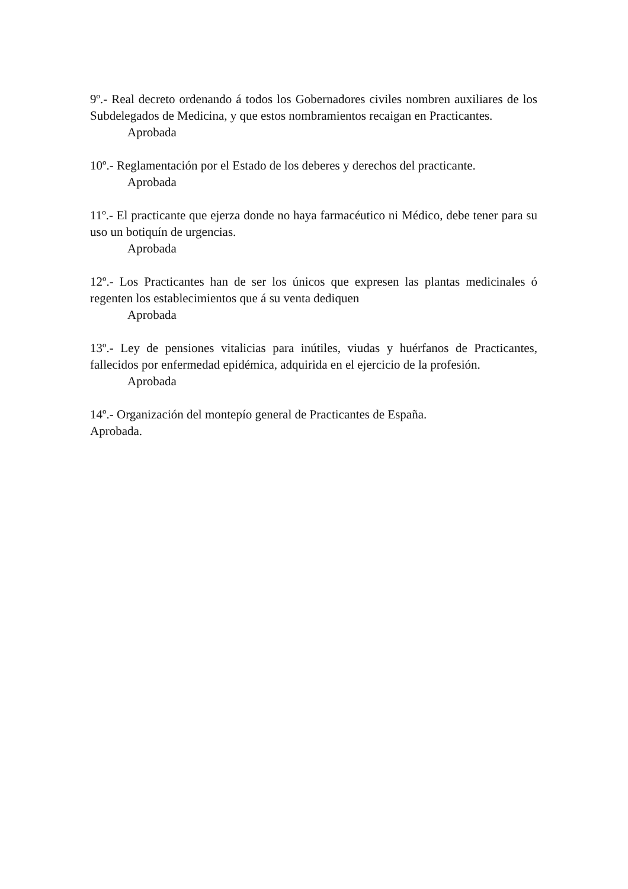9º.- Real decreto ordenando á todos los Gobernadores civiles nombren auxiliares de los Subdelegados de Medicina, y que estos nombramientos recaigan en Practicantes.
Aprobada
10º.- Reglamentación por el Estado de los deberes y derechos del practicante.
Aprobada
11º.- El practicante que ejerza donde no haya farmacéutico ni Médico, debe tener para su uso un botiquín de urgencias.
Aprobada
12º.- Los Practicantes han de ser los únicos que expresen las plantas medicinales ó regenten los establecimientos que á su venta dediquen
Aprobada
13º.- Ley de pensiones vitalicias para inútiles, viudas y huérfanos de Practicantes, fallecidos por enfermedad epidémica, adquirida en el ejercicio de la profesión.
Aprobada
14º.- Organización del montepío general de Practicantes de España.
Aprobada.